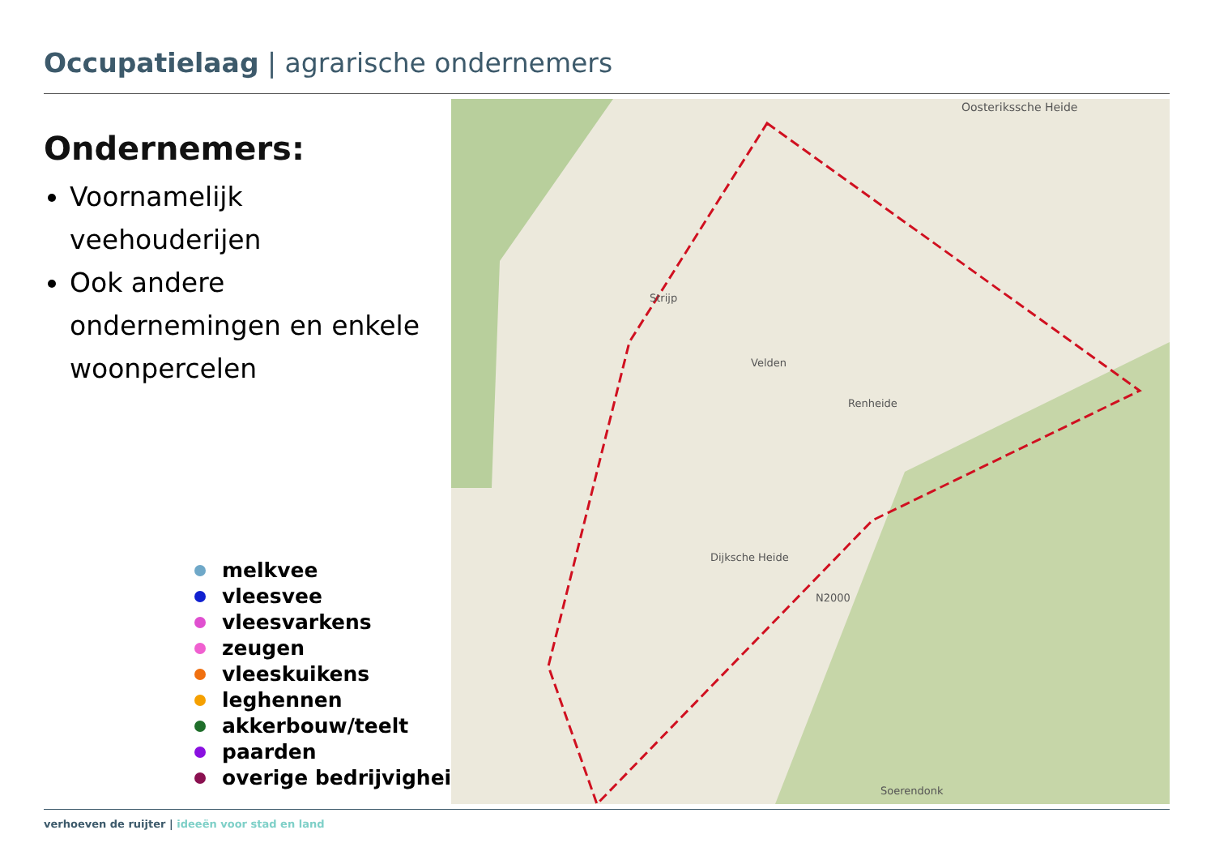Occupatielaag | agrarische ondernemers
Ondernemers:
Voornamelijk veehouderijen
Ook andere ondernemingen en enkele woonpercelen
melkvee
vleesvee
vleesvarkens
zeugen
vleeskuikens
leghennen
akkerbouw/teelt
paarden
overige bedrijvigheid
Oosterikssche Heide
Strijp
Velden
Renheide
Dijksche Heide
N2000
Soerendonk
verhoeven de ruijter | ideeën voor stad en land